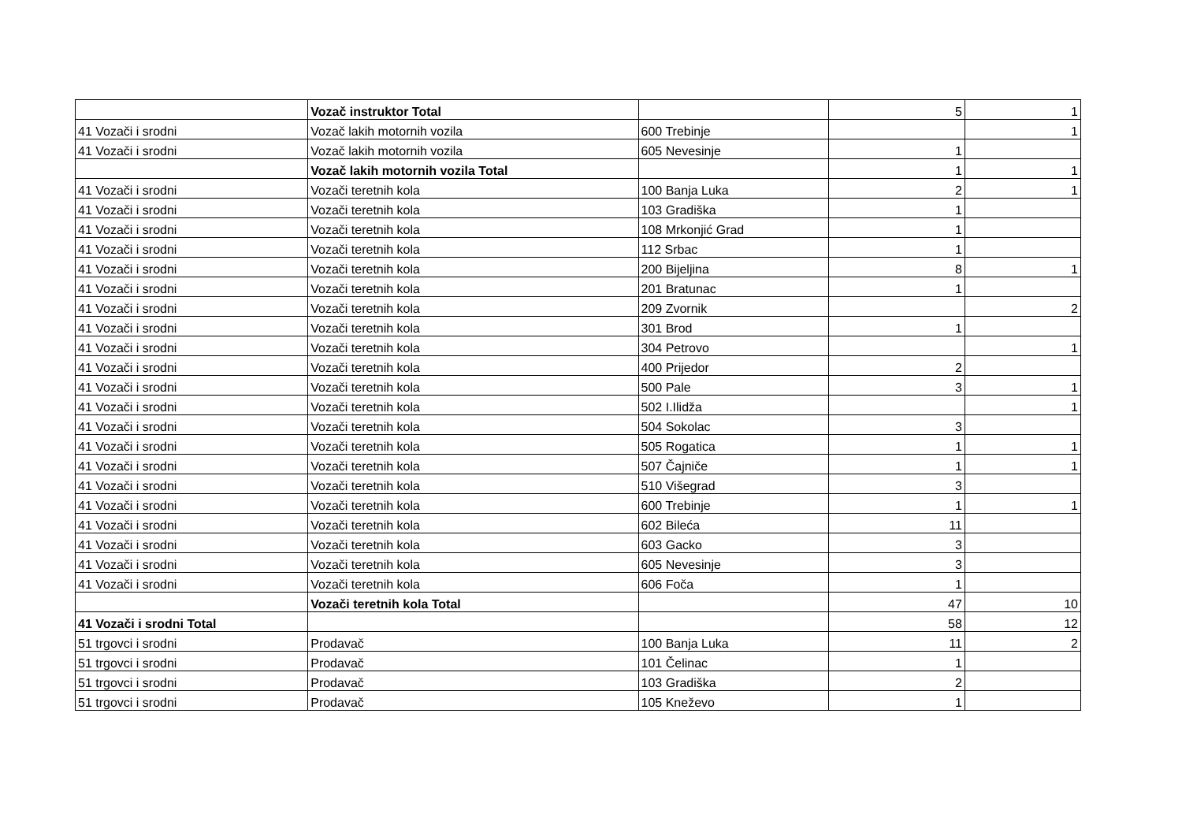| | Vozač instruktor Total | | 5 | 1 |
| 41 Vozači i srodni | Vozač lakih motornih vozila | 600 Trebinje | | 1 |
| 41 Vozači i srodni | Vozač lakih motornih vozila | 605 Nevesinje | 1 | |
| | Vozač lakih motornih vozila Total | | 1 | 1 |
| 41 Vozači i srodni | Vozači teretnih kola | 100 Banja Luka | 2 | 1 |
| 41 Vozači i srodni | Vozači teretnih kola | 103 Gradiška | 1 | |
| 41 Vozači i srodni | Vozači teretnih kola | 108 Mrkonjić Grad | 1 | |
| 41 Vozači i srodni | Vozači teretnih kola | 112 Srbac | 1 | |
| 41 Vozači i srodni | Vozači teretnih kola | 200 Bijeljina | 8 | 1 |
| 41 Vozači i srodni | Vozači teretnih kola | 201 Bratunac | 1 | |
| 41 Vozači i srodni | Vozači teretnih kola | 209 Zvornik | | 2 |
| 41 Vozači i srodni | Vozači teretnih kola | 301 Brod | 1 | |
| 41 Vozači i srodni | Vozači teretnih kola | 304 Petrovo | | 1 |
| 41 Vozači i srodni | Vozači teretnih kola | 400 Prijedor | 2 | |
| 41 Vozači i srodni | Vozači teretnih kola | 500 Pale | 3 | 1 |
| 41 Vozači i srodni | Vozači teretnih kola | 502 I.Ilidža | | 1 |
| 41 Vozači i srodni | Vozači teretnih kola | 504 Sokolac | 3 | |
| 41 Vozači i srodni | Vozači teretnih kola | 505 Rogatica | 1 | 1 |
| 41 Vozači i srodni | Vozači teretnih kola | 507 Čajniče | 1 | 1 |
| 41 Vozači i srodni | Vozači teretnih kola | 510 Višegrad | 3 | |
| 41 Vozači i srodni | Vozači teretnih kola | 600 Trebinje | 1 | 1 |
| 41 Vozači i srodni | Vozači teretnih kola | 602 Bileća | 11 | |
| 41 Vozači i srodni | Vozači teretnih kola | 603 Gacko | 3 | |
| 41 Vozači i srodni | Vozači teretnih kola | 605 Nevesinje | 3 | |
| 41 Vozači i srodni | Vozači teretnih kola | 606 Foča | 1 | |
| | Vozači teretnih kola Total | | 47 | 10 |
| 41 Vozači i srodni Total | | | 58 | 12 |
| 51 trgovci i srodni | Prodavač | 100 Banja Luka | 11 | 2 |
| 51 trgovci i srodni | Prodavač | 101 Čelinac | 1 | |
| 51 trgovci i srodni | Prodavač | 103 Gradiška | 2 | |
| 51 trgovci i srodni | Prodavač | 105 Kneževo | 1 | |